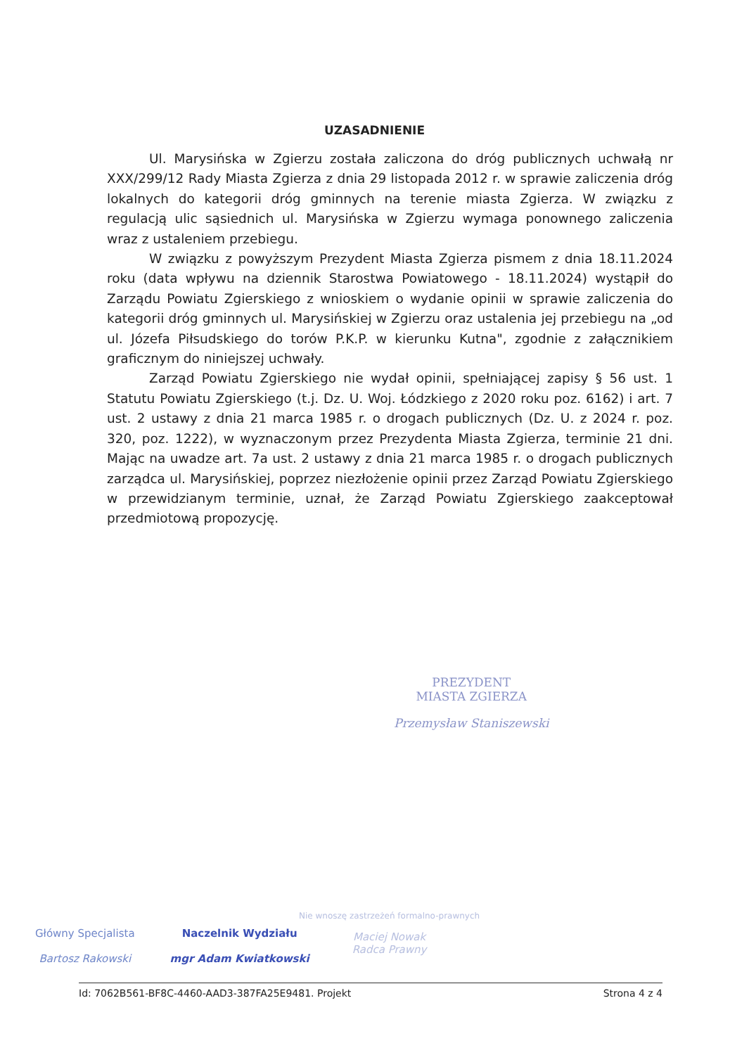UZASADNIENIE
Ul. Marysińska w Zgierzu została zaliczona do dróg publicznych uchwałą nr XXX/299/12 Rady Miasta Zgierza z dnia 29 listopada 2012 r. w sprawie zaliczenia dróg lokalnych do kategorii dróg gminnych na terenie miasta Zgierza. W związku z regulacją ulic sąsiednich ul. Marysińska w Zgierzu wymaga ponownego zaliczenia wraz z ustaleniem przebiegu.
W związku z powyższym Prezydent Miasta Zgierza pismem z dnia 18.11.2024 roku (data wpływu na dziennik Starostwa Powiatowego - 18.11.2024) wystąpił do Zarządu Powiatu Zgierskiego z wnioskiem o wydanie opinii w sprawie zaliczenia do kategorii dróg gminnych ul. Marysińskiej w Zgierzu oraz ustalenia jej przebiegu na „od ul. Józefa Piłsudskiego do torów P.K.P. w kierunku Kutna", zgodnie z załącznikiem graficznym do niniejszej uchwały.
Zarząd Powiatu Zgierskiego nie wydał opinii, spełniającej zapisy § 56 ust. 1 Statutu Powiatu Zgierskiego (t.j. Dz. U. Woj. Łódzkiego z 2020 roku poz. 6162) i art. 7 ust. 2 ustawy z dnia 21 marca 1985 r. o drogach publicznych (Dz. U. z 2024 r. poz. 320, poz. 1222), w wyznaczonym przez Prezydenta Miasta Zgierza, terminie 21 dni. Mając na uwadze art. 7a ust. 2 ustawy z dnia 21 marca 1985 r. o drogach publicznych zarządca ul. Marysińskiej, poprzez niezłożenie opinii przez Zarząd Powiatu Zgierskiego w przewidzianym terminie, uznał, że Zarząd Powiatu Zgierskiego zaakceptował przedmiotową propozycję.
PREZYDENT
MIASTA ZGIERZA
Przemysław Staniszewski
Nie wnoszę zastrzeżeń formalno-prawnych
Maciej Nowak
Radca Prawny
Główny Specjalista
Bartosz Rakowski
Naczelnik Wydziału
mgr Adam Kwiatkowski
Id: 7062B561-BF8C-4460-AAD3-387FA25E9481. Projekt Strona 4 z 4